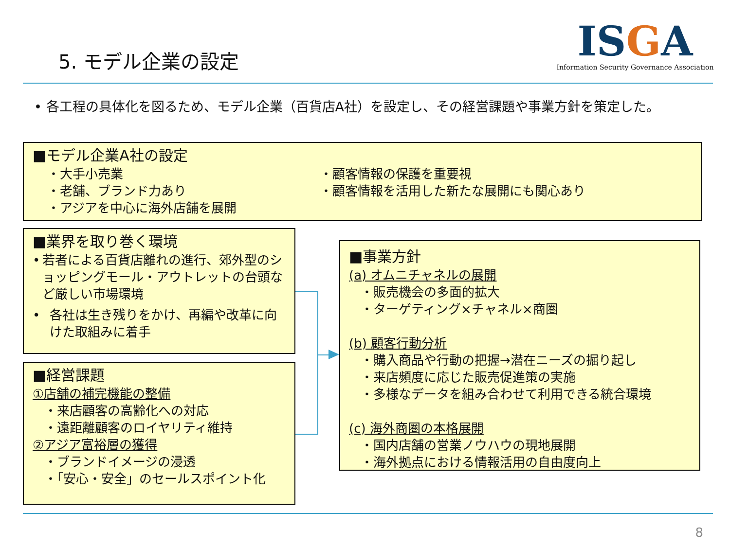5. モデル企業の設定
ISGA
Information Security Governance Association
• 各工程の具体化を図るため、モデル企業（百貨店A社）を設定し、その経営課題や事業方針を策定した。
■モデル企業A社の設定
・大手小売業
・老舗、ブランド力あり
・アジアを中心に海外店舗を展開
・顧客情報の保護を重要視
・顧客情報を活用した新たな展開にも関心あり
■業界を取り巻く環境
• 若者による百貨店離れの進行、郊外型のショッピングモール・アウトレットの台頭など厳しい市場環境
• 各社は生き残りをかけ、再編や改革に向けた取組みに着手
■経営課題
①店舗の補完機能の整備
・来店顧客の高齢化への対応
・遠距離顧客のロイヤリティ維持
②アジア富裕層の獲得
・ブランドイメージの浸透
・「安心・安全」のセールスポイント化
■事業方針
(a) オムニチャネルの展開
・販売機会の多面的拡大
・ターゲティング×チャネル×商圏
(b) 顧客行動分析
・購入商品や行動の把握→潜在ニーズの掘り起し
・来店頻度に応じた販売促進策の実施
・多様なデータを組み合わせて利用できる統合環境
(c) 海外商圏の本格展開
・国内店舗の営業ノウハウの現地展開
・海外拠点における情報活用の自由度向上
8